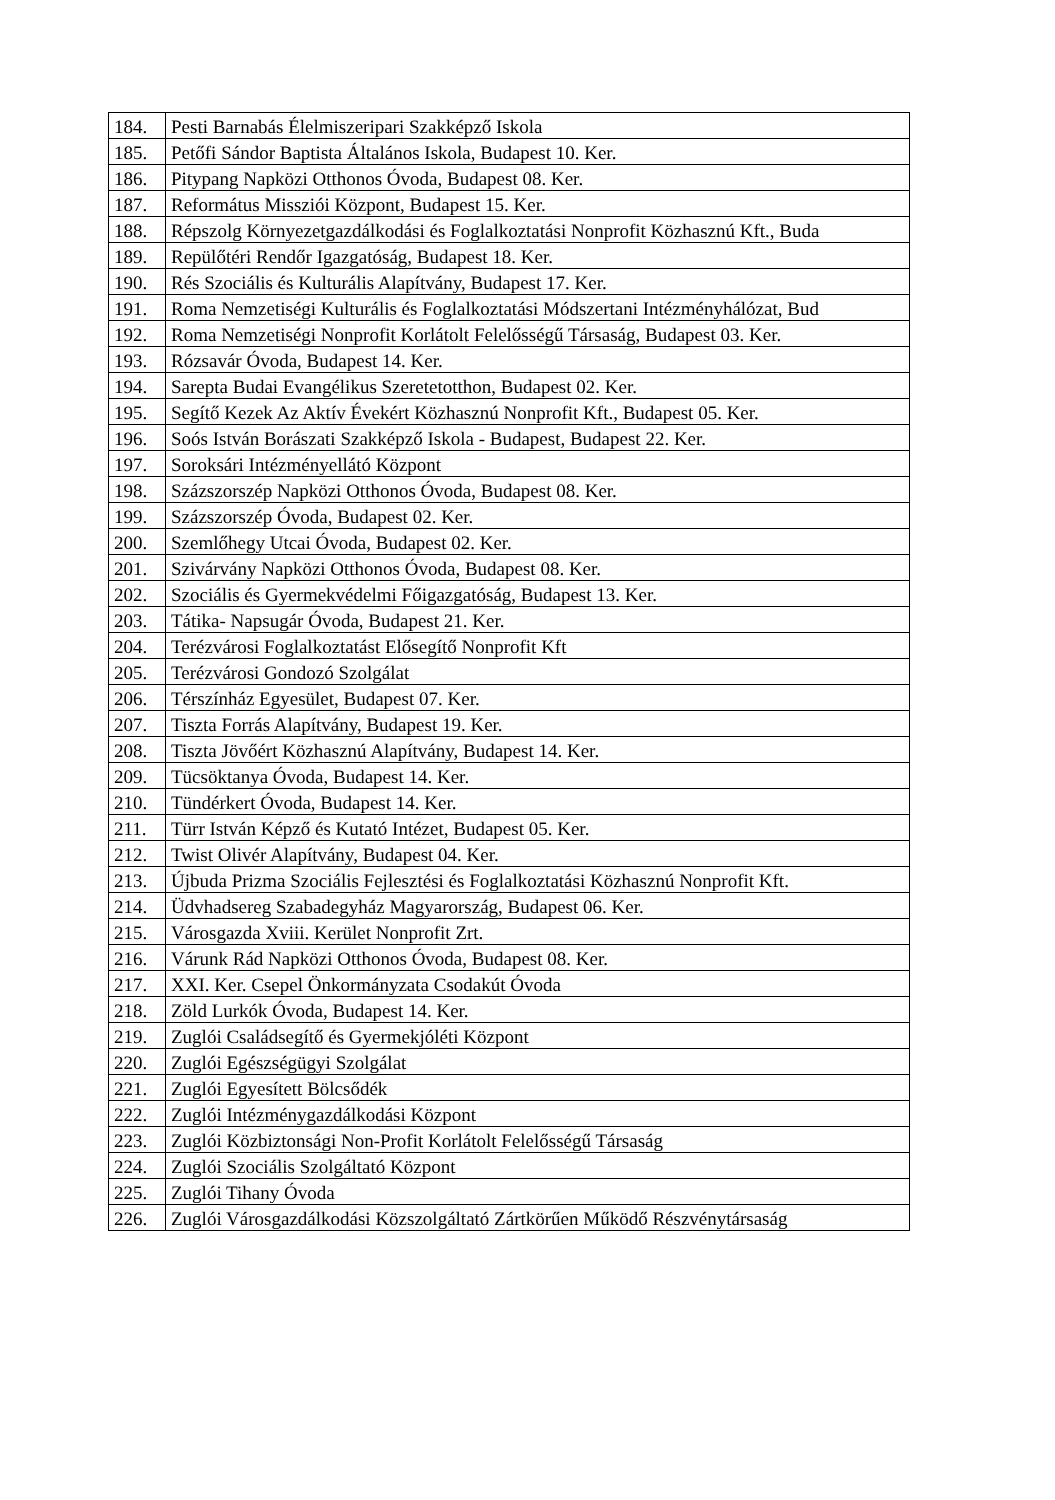| 184. | Pesti Barnabás Élelmiszeripari Szakképző Iskola |
| 185. | Petőfi Sándor Baptista Általános Iskola, Budapest 10. Ker. |
| 186. | Pitypang Napközi Otthonos Óvoda, Budapest 08. Ker. |
| 187. | Református Missziói Központ, Budapest 15. Ker. |
| 188. | Répszolg Környezetgazdálkodási és Foglalkoztatási Nonprofit Közhasznú Kft., Buda |
| 189. | Repülőtéri Rendőr Igazgatóság, Budapest 18. Ker. |
| 190. | Rés Szociális és Kulturális Alapítvány, Budapest 17. Ker. |
| 191. | Roma Nemzetiségi Kulturális és Foglalkoztatási Módszertani Intézményhálózat, Bud |
| 192. | Roma Nemzetiségi Nonprofit Korlátolt Felelősségű Társaság, Budapest 03. Ker. |
| 193. | Rózsavár Óvoda, Budapest 14. Ker. |
| 194. | Sarepta Budai Evangélikus Szeretetotthon, Budapest 02. Ker. |
| 195. | Segítő Kezek Az Aktív Évekért Közhasznú Nonprofit Kft., Budapest 05. Ker. |
| 196. | Soós István Borászati Szakképző Iskola - Budapest, Budapest 22. Ker. |
| 197. | Soroksári Intézményellátó Központ |
| 198. | Százszorszép Napközi Otthonos Óvoda, Budapest 08. Ker. |
| 199. | Százszorszép Óvoda, Budapest 02. Ker. |
| 200. | Szemlőhegy Utcai Óvoda, Budapest 02. Ker. |
| 201. | Szivárvány Napközi Otthonos Óvoda, Budapest 08. Ker. |
| 202. | Szociális és Gyermekvédelmi Főigazgatóság, Budapest 13. Ker. |
| 203. | Tátika- Napsugár Óvoda, Budapest 21. Ker. |
| 204. | Terézvárosi Foglalkoztatást Elősegítő Nonprofit Kft |
| 205. | Terézvárosi Gondozó Szolgálat |
| 206. | Térszínház Egyesület, Budapest 07. Ker. |
| 207. | Tiszta Forrás Alapítvány, Budapest 19. Ker. |
| 208. | Tiszta Jövőért Közhasznú Alapítvány, Budapest 14. Ker. |
| 209. | Tücsöktanya Óvoda, Budapest 14. Ker. |
| 210. | Tündérkert Óvoda, Budapest 14. Ker. |
| 211. | Türr István Képző és Kutató Intézet, Budapest 05. Ker. |
| 212. | Twist Olivér Alapítvány, Budapest 04. Ker. |
| 213. | Újbuda Prizma Szociális Fejlesztési és Foglalkoztatási Közhasznú Nonprofit Kft. |
| 214. | Üdvhadsereg Szabadegyház Magyarország, Budapest 06. Ker. |
| 215. | Városgazda Xviii. Kerület Nonprofit Zrt. |
| 216. | Várunk Rád Napközi Otthonos Óvoda, Budapest 08. Ker. |
| 217. | XXI. Ker. Csepel Önkormányzata Csodakút Óvoda |
| 218. | Zöld Lurkók Óvoda, Budapest 14. Ker. |
| 219. | Zuglói Családsegítő és Gyermekjóléti Központ |
| 220. | Zuglói Egészségügyi Szolgálat |
| 221. | Zuglói Egyesített Bölcsődék |
| 222. | Zuglói Intézménygazdálkodási Központ |
| 223. | Zuglói Közbiztonsági Non-Profit Korlátolt Felelősségű Társaság |
| 224. | Zuglói Szociális Szolgáltató Központ |
| 225. | Zuglói Tihany Óvoda |
| 226. | Zuglói Városgazdálkodási Közszolgáltató Zártkörűen Működő Részvénytársaság |